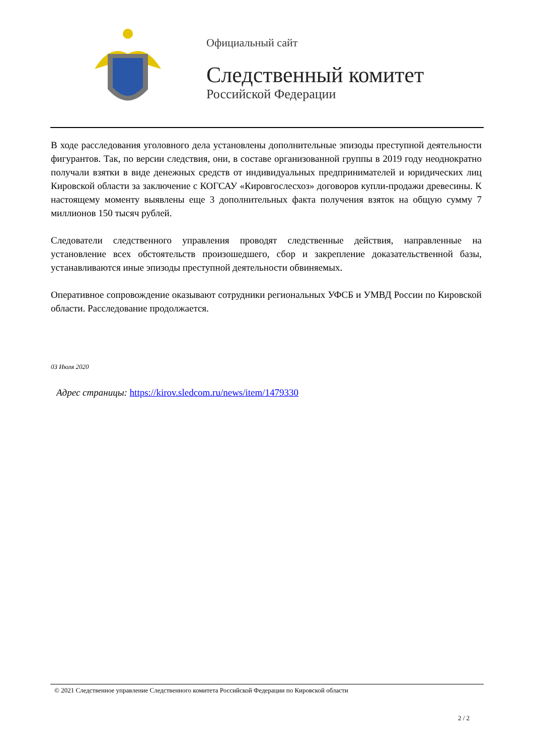Официальный сайт
Следственный комитет
Российской Федерации
В ходе расследования уголовного дела установлены дополнительные эпизоды преступной деятельности фигурантов. Так, по версии следствия, они, в составе организованной группы в 2019 году неоднократно получали взятки в виде денежных средств от индивидуальных предпринимателей и юридических лиц Кировской области за заключение с КОГСАУ «Кировгослесхоз» договоров купли-продажи древесины. К настоящему моменту выявлены еще 3 дополнительных факта получения взяток на общую сумму 7 миллионов 150 тысяч рублей.
Следователи следственного управления проводят следственные действия, направленные на установление всех обстоятельств произошедшего, сбор и закрепление доказательственной базы, устанавливаются иные эпизоды преступной деятельности обвиняемых.
Оперативное сопровождение оказывают сотрудники региональных УФСБ и УМВД России по Кировской области. Расследование продолжается.
03 Июля 2020
Адрес страницы: https://kirov.sledcom.ru/news/item/1479330
© 2021 Следственное управление Следственного комитета Российской Федерации по Кировской области
2 / 2